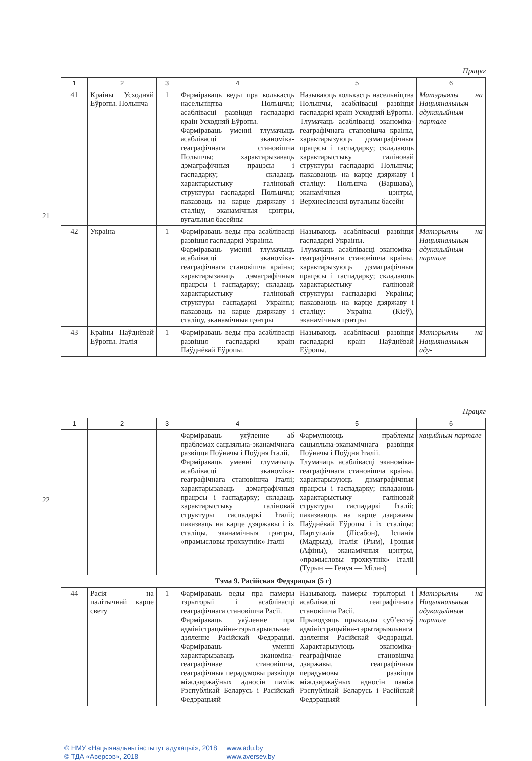Працяг
| 1 | 2 | 3 | 4 | 5 | 6 |
| --- | --- | --- | --- | --- | --- |
| 41 | Краіны Усходняй Еўропы. Польшча | 1 | Фарміраваць веды пра колькасць насельніцтва Польшчы; асаблівасці развіцця гаспадаркі краін Усходняй Еўропы. Фарміраваць уменні тлумачыць асаблівасці эканоміка-геаграфічнага становішча Польшчы; характарызаваць дэмаграфічныя працэсы і гаспадарку; складаць характарыстыку галіновай структуры гаспадаркі Польшчы; паказваць на карце дзяржаву і сталіцу, эканамічныя цэнтры, вугальныя басейны | Называюць колькасць насельніцтва Польшчы, асаблівасці развіцця гаспадаркі краін Усходняй Еўропы. Тлумачаць асаблівасці эканоміка-геаграфічнага становішча краіны, характарызуюць дэмаграфічныя працэсы і гаспадарку; складаюць характарыстыку галіновай структуры гаспадаркі Польшчы; паказваюць на карце дзяржаву і сталіцу: Польшча (Варшава), эканамічныя цэнтры, Верхнесілезскі вугальны басейн | Матэрыялы на Нацыянальным адукацыйным партале |
| 42 | Украіна | 1 | Фарміраваць веды пра асаблівасці развіцця гаспадаркі Украіны. Фарміраваць уменні тлумачыць асаблівасці эканоміка-геаграфічнага становішча краіны; характарызаваць дэмаграфічныя працэсы і гаспадарку; складаць характарыстыку галіновай структуры гаспадаркі Украіны; паказваць на карце дзяржаву і сталіцу, эканамічныя цэнтры | Называюць асаблівасці развіцця гаспадаркі Украіны. Тлумачаць асаблівасці эканоміка-геаграфічнага становішча краіны, характарызуюць дэмаграфічныя працэсы і гаспадарку; складаюць характарыстыку галіновай структуры гаспадаркі Украіны; паказваюць на карце дзяржаву і сталіцу: Украіна (Кіеў), эканамічныя цэнтры | Матэрыялы на Нацыянальным адукацыйным партале |
| 43 | Краіны Паўднёвай Еўропы. Італія | 1 | Фарміраваць веды пра асаблівасці развіцця гаспадаркі краін Паўднёвай Еўропы. | Называюць асаблівасці развіцця гаспадаркі краін Паўднёвай Еўропы. | Матэрыялы на Нацыянальным аду- |
21
Працяг
| 1 | 2 | 3 | 4 | 5 | 6 |
| --- | --- | --- | --- | --- | --- |
| | | | Фарміраваць уяўленне аб праблемах сацыяльна-эканамічнага развіцця Поўначы і Поўдня Італіі. Фарміраваць уменні тлумачыць асаблівасці эканоміка-геаграфічнага становішча Італіі; характарызаваць дэмаграфічныя працэсы і гаспадарку; складаць характарыстыку галіновай структуры гаспадаркі Італіі; паказваць на карце дзяржавы і іх сталіцы, эканамічныя цэнтры, «прамысловы трохкутнік» Італіі | Фармулююць праблемы сацыяльна-эканамічнага развіцця Поўначы і Поўдня Італіі. Тлумачаць асаблівасці эканоміка-геаграфічнага становішча краіны, характарызуюць дэмаграфічныя працэсы і гаспадарку; складаюць характарыстыку галіновай структуры гаспадаркі Італіі; паказваюць на карце дзяржавы Паўднёвай Еўропы і іх сталіцы: Партугалія (Лісабон), Іспанія (Мадрыд), Італія (Рым), Грэцыя (Афіны), эканамічныя цэнтры, «прамысловы трохкутнік» Італіі (Турын — Генуя — Мілан) | кацыйным партале |
| Тэма 9. Расійская Федэрацыя (5 г) | | | | | |
| 44 | Расія на палітычнай карце свету | 1 | Фарміраваць веды пра памеры тэрыторыі і асаблівасці геаграфічнага становішча Расіі. Фарміраваць уяўленне пра адміністрацыйна-тэрытарыяльнае дзяленне Расійскай Федэрацыі. Фарміраваць уменні характарызаваць эканоміка-геаграфічнае становішча, геаграфічныя перадумовы развіцця міждзяржаўных адносін паміж Рэспублікай Беларусь і Расійскай Федэрацыяй | Называюць памеры тэрыторыі і асаблівасці геаграфічнага становішча Расіі. Прыводзяць прыклады суб’ектаў адміністрацыйна-тэрытарыяльнага дзялення Расійскай Федэрацыі. Характарызуюць эканоміка-геаграфічнае становішча дзяржавы, геаграфічныя перадумовы развіцця міждзяржаўных адносін паміж Рэспублікай Беларусь і Расійскай Федэрацыяй | Матэрыялы на Нацыянальным адукацыйным партале |
22
© НМУ «Нацыянальны інстытут адукацыі», 2018 www.adu.by
© ТДА «Аверсэв», 2018 www.aversev.by